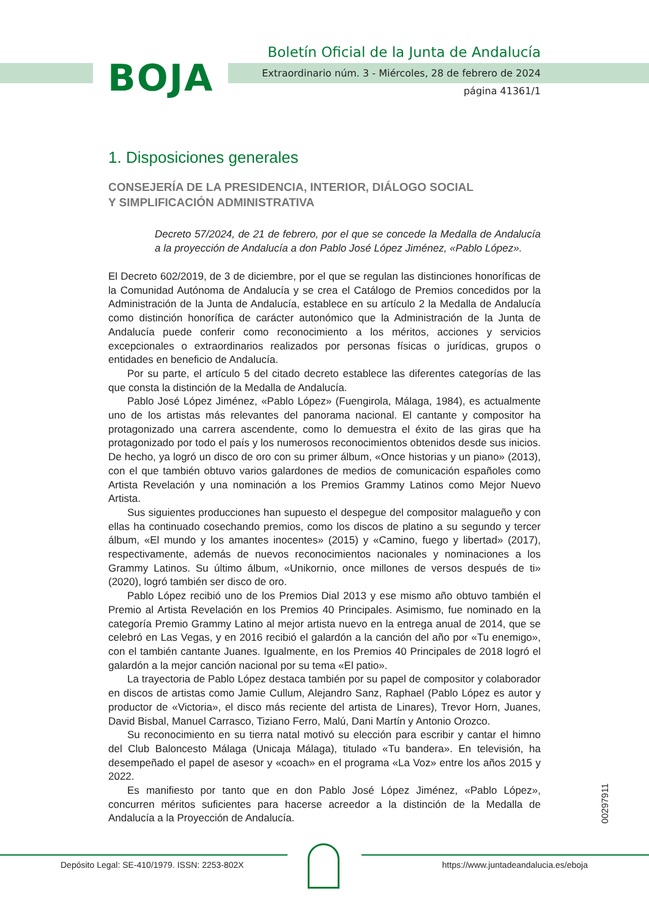BOJA
Boletín Oficial de la Junta de Andalucía
Extraordinario núm. 3 - Miércoles, 28 de febrero de 2024
página 41361/1
1. Disposiciones generales
CONSEJERÍA DE LA PRESIDENCIA, INTERIOR, DIÁLOGO SOCIAL
Y SIMPLIFICACIÓN ADMINISTRATIVA
Decreto 57/2024, de 21 de febrero, por el que se concede la Medalla de Andalucía a la proyección de Andalucía a don Pablo José López Jiménez, «Pablo López».
El Decreto 602/2019, de 3 de diciembre, por el que se regulan las distinciones honoríficas de la Comunidad Autónoma de Andalucía y se crea el Catálogo de Premios concedidos por la Administración de la Junta de Andalucía, establece en su artículo 2 la Medalla de Andalucía como distinción honorífica de carácter autonómico que la Administración de la Junta de Andalucía puede conferir como reconocimiento a los méritos, acciones y servicios excepcionales o extraordinarios realizados por personas físicas o jurídicas, grupos o entidades en beneficio de Andalucía.
Por su parte, el artículo 5 del citado decreto establece las diferentes categorías de las que consta la distinción de la Medalla de Andalucía.
Pablo José López Jiménez, «Pablo López» (Fuengirola, Málaga, 1984), es actualmente uno de los artistas más relevantes del panorama nacional. El cantante y compositor ha protagonizado una carrera ascendente, como lo demuestra el éxito de las giras que ha protagonizado por todo el país y los numerosos reconocimientos obtenidos desde sus inicios. De hecho, ya logró un disco de oro con su primer álbum, «Once historias y un piano» (2013), con el que también obtuvo varios galardones de medios de comunicación españoles como Artista Revelación y una nominación a los Premios Grammy Latinos como Mejor Nuevo Artista.
Sus siguientes producciones han supuesto el despegue del compositor malagueño y con ellas ha continuado cosechando premios, como los discos de platino a su segundo y tercer álbum, «El mundo y los amantes inocentes» (2015) y «Camino, fuego y libertad» (2017), respectivamente, además de nuevos reconocimientos nacionales y nominaciones a los Grammy Latinos. Su último álbum, «Unikornio, once millones de versos después de ti» (2020), logró también ser disco de oro.
Pablo López recibió uno de los Premios Dial 2013 y ese mismo año obtuvo también el Premio al Artista Revelación en los Premios 40 Principales. Asimismo, fue nominado en la categoría Premio Grammy Latino al mejor artista nuevo en la entrega anual de 2014, que se celebró en Las Vegas, y en 2016 recibió el galardón a la canción del año por «Tu enemigo», con el también cantante Juanes. Igualmente, en los Premios 40 Principales de 2018 logró el galardón a la mejor canción nacional por su tema «El patio».
La trayectoria de Pablo López destaca también por su papel de compositor y colaborador en discos de artistas como Jamie Cullum, Alejandro Sanz, Raphael (Pablo López es autor y productor de «Victoria», el disco más reciente del artista de Linares), Trevor Horn, Juanes, David Bisbal, Manuel Carrasco, Tiziano Ferro, Malú, Dani Martín y Antonio Orozco.
Su reconocimiento en su tierra natal motivó su elección para escribir y cantar el himno del Club Baloncesto Málaga (Unicaja Málaga), titulado «Tu bandera». En televisión, ha desempeñado el papel de asesor y «coach» en el programa «La Voz» entre los años 2015 y 2022.
Es manifiesto por tanto que en don Pablo José López Jiménez, «Pablo López», concurren méritos suficientes para hacerse acreedor a la distinción de la Medalla de Andalucía a la Proyección de Andalucía.
00297911
Depósito Legal: SE-410/1979. ISSN: 2253-802X
https://www.juntadeandalucia.es/eboja